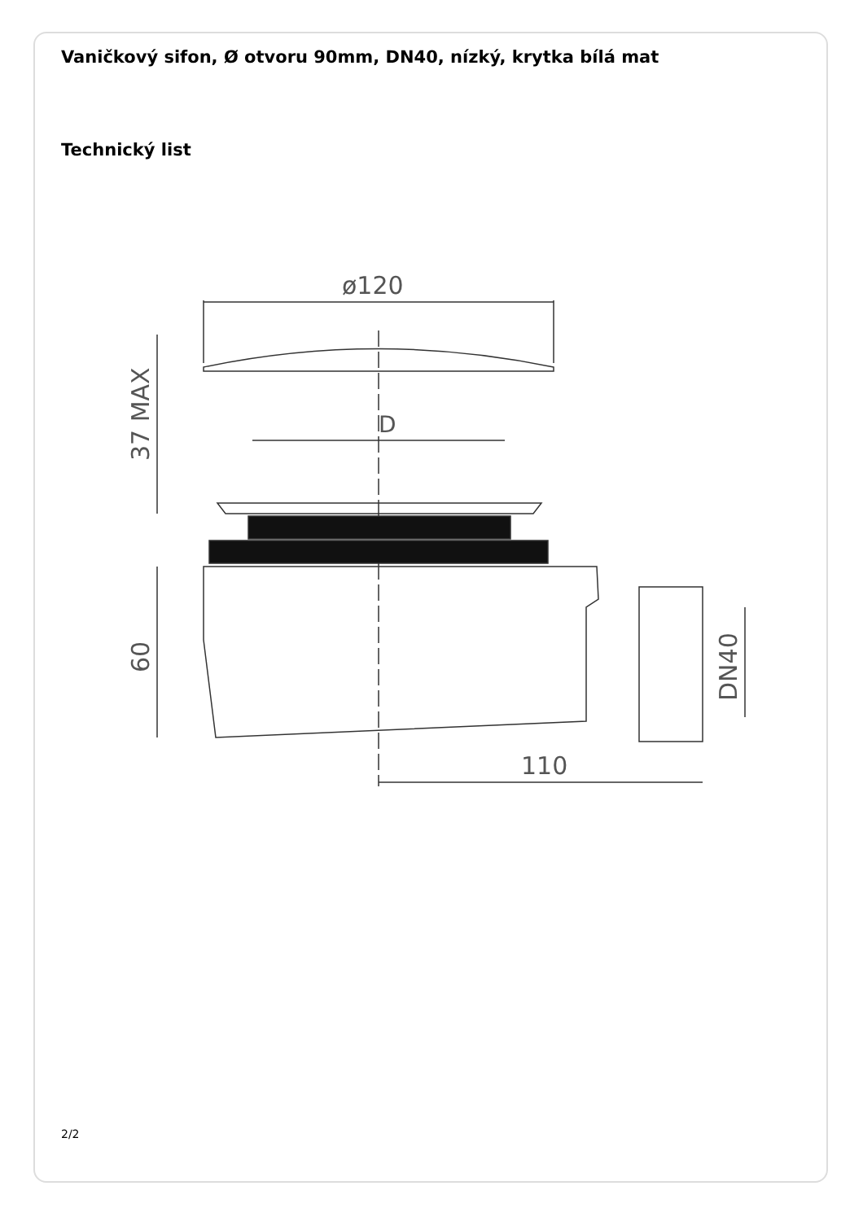Vaničkový sifon, Ø otvoru 90mm, DN40, nízký, krytka bílá mat
Technický list
ø120
D
37 MAX
60
110
DN40
2/2